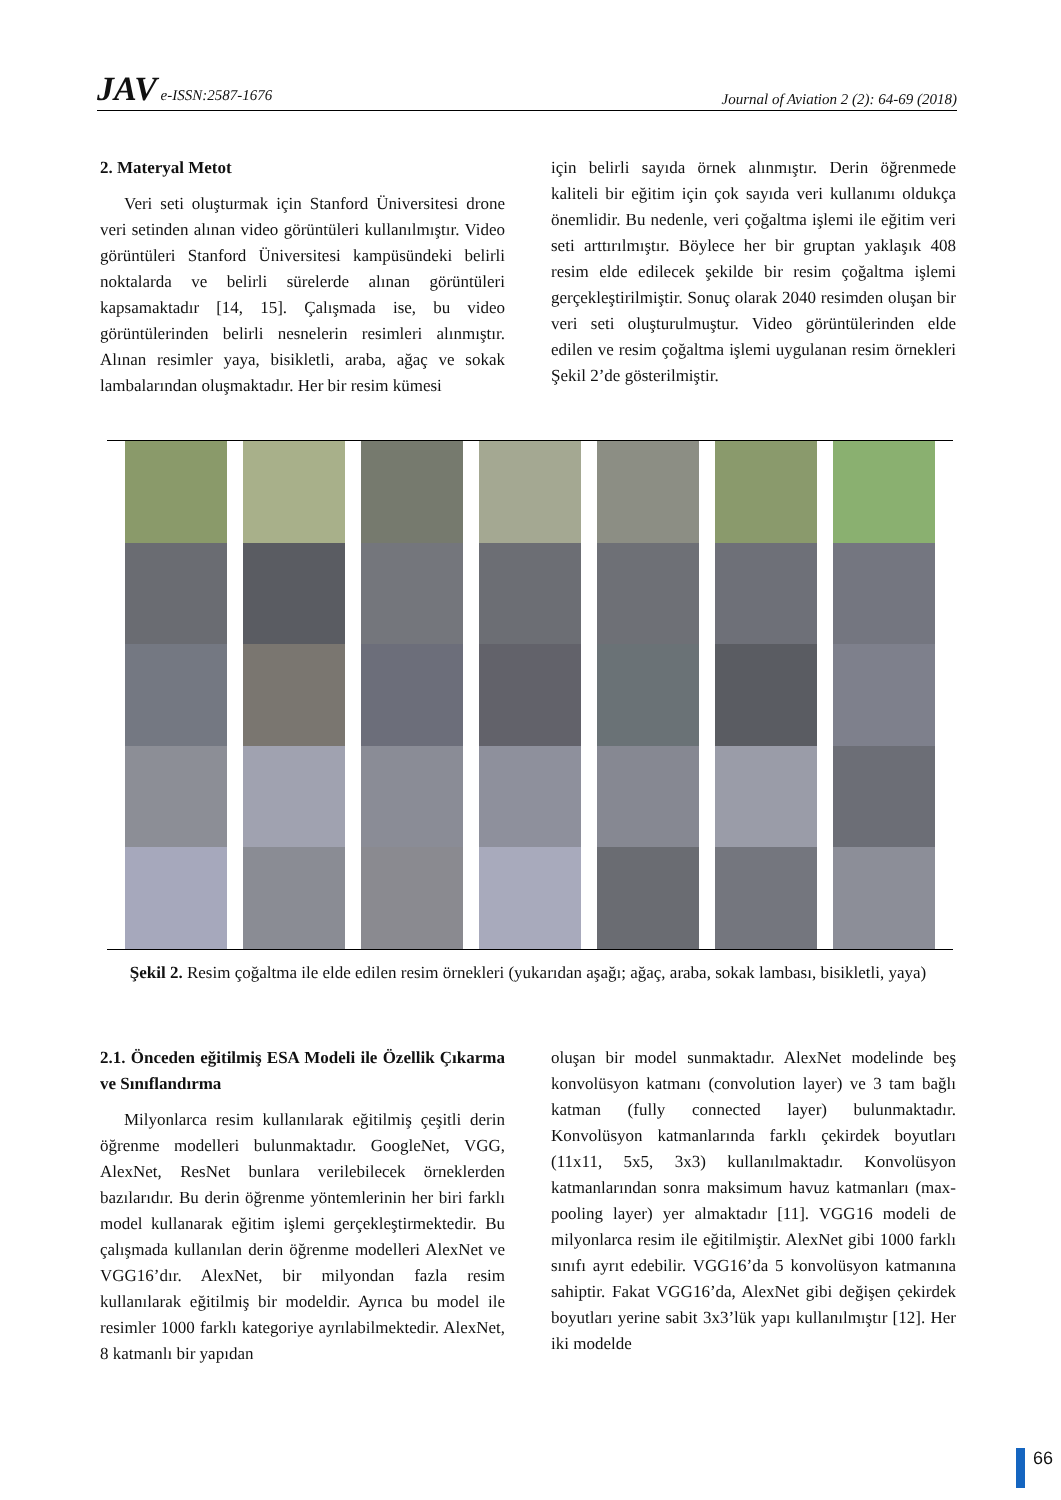JAV e-ISSN:2587-1676 Journal of Aviation 2 (2): 64-69 (2018)
2. Materyal Metot
Veri seti oluşturmak için Stanford Üniversitesi drone veri setinden alınan video görüntüleri kullanılmıştır. Video görüntüleri Stanford Üniversitesi kampüsündeki belirli noktalarda ve belirli sürelerde alınan görüntüleri kapsamaktadır [14, 15]. Çalışmada ise, bu video görüntülerinden belirli nesnelerin resimleri alınmıştır. Alınan resimler yaya, bisikletli, araba, ağaç ve sokak lambalarından oluşmaktadır. Her bir resim kümesi
için belirli sayıda örnek alınmıştır. Derin öğrenmede kaliteli bir eğitim için çok sayıda veri kullanımı oldukça önemlidir. Bu nedenle, veri çoğaltma işlemi ile eğitim veri seti arttırılmıştır. Böylece her bir gruptan yaklaşık 408 resim elde edilecek şekilde bir resim çoğaltma işlemi gerçekleştirilmiştir. Sonuç olarak 2040 resimden oluşan bir veri seti oluşturulmuştur. Video görüntülerinden elde edilen ve resim çoğaltma işlemi uygulanan resim örnekleri Şekil 2’de gösterilmiştir.
Şekil 2. Resim çoğaltma ile elde edilen resim örnekleri (yukarıdan aşağı; ağaç, araba, sokak lambası, bisikletli, yaya)
2.1. Önceden eğitilmiş ESA Modeli ile Özellik Çıkarma ve Sınıflandırma
Milyonlarca resim kullanılarak eğitilmiş çeşitli derin öğrenme modelleri bulunmaktadır. GoogleNet, VGG, AlexNet, ResNet bunlara verilebilecek örneklerden bazılarıdır. Bu derin öğrenme yöntemlerinin her biri farklı model kullanarak eğitim işlemi gerçekleştirmektedir. Bu çalışmada kullanılan derin öğrenme modelleri AlexNet ve VGG16’dır. AlexNet, bir milyondan fazla resim kullanılarak eğitilmiş bir modeldir. Ayrıca bu model ile resimler 1000 farklı kategoriye ayrılabilmektedir. AlexNet, 8 katmanlı bir yapıdan
oluşan bir model sunmaktadır. AlexNet modelinde beş konvolüsyon katmanı (convolution layer) ve 3 tam bağlı katman (fully connected layer) bulunmaktadır. Konvolüsyon katmanlarında farklı çekirdek boyutları (11x11, 5x5, 3x3) kullanılmaktadır. Konvolüsyon katmanlarından sonra maksimum havuz katmanları (max-pooling layer) yer almaktadır [11]. VGG16 modeli de milyonlarca resim ile eğitilmiştir. AlexNet gibi 1000 farklı sınıfı ayrıt edebilir. VGG16’da 5 konvolüsyon katmanına sahiptir. Fakat VGG16’da, AlexNet gibi değişen çekirdek boyutları yerine sabit 3x3’lük yapı kullanılmıştır [12]. Her iki modelde
66